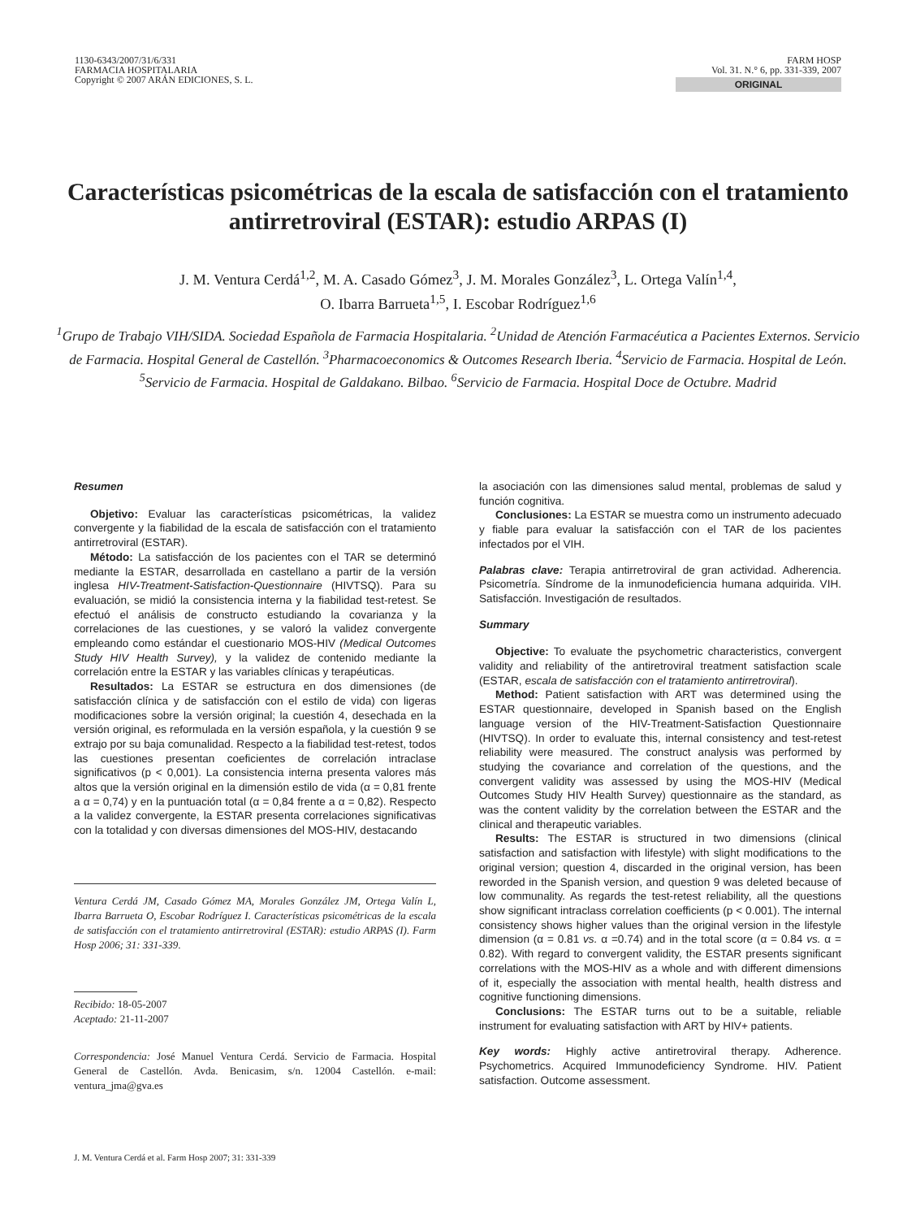1130-6343/2007/31/6/331
FARMACIA HOSPITALARIA
Copyright © 2007 ARÁN EDICIONES, S. L.
FARM HOSP
Vol. 31. N.° 6, pp. 331-339, 2007
ORIGINAL
Características psicométricas de la escala de satisfacción con el tratamiento antirretroviral (ESTAR): estudio ARPAS (I)
J. M. Ventura Cerdá<sup>1,2</sup>, M. A. Casado Gómez<sup>3</sup>, J. M. Morales González<sup>3</sup>, L. Ortega Valín<sup>1,4</sup>,
O. Ibarra Barrueta<sup>1,5</sup>, I. Escobar Rodríguez<sup>1,6</sup>
<sup>1</sup> Grupo de Trabajo VIH/SIDA. Sociedad Española de Farmacia Hospitalaria. <sup>2</sup>Unidad de Atención Farmacéutica a Pacientes Externos. Servicio de Farmacia. Hospital General de Castellón. <sup>3</sup>Pharmacoeconomics & Outcomes Research Iberia. <sup>4</sup>Servicio de Farmacia. Hospital de León. <sup>5</sup>Servicio de Farmacia. Hospital de Galdakano. Bilbao. <sup>6</sup>Servicio de Farmacia. Hospital Doce de Octubre. Madrid
Resumen
Objetivo: Evaluar las características psicométricas, la validez convergente y la fiabilidad de la escala de satisfacción con el tratamiento antirretroviral (ESTAR).
Método: La satisfacción de los pacientes con el TAR se determinó mediante la ESTAR, desarrollada en castellano a partir de la versión inglesa HIV-Treatment-Satisfaction-Questionnaire (HIVTSQ). Para su evaluación, se midió la consistencia interna y la fiabilidad test-retest. Se efectuó el análisis de constructo estudiando la covarianza y la correlaciones de las cuestiones, y se valoró la validez convergente empleando como estándar el cuestionario MOS-HIV (Medical Outcomes Study HIV Health Survey), y la validez de contenido mediante la correlación entre la ESTAR y las variables clínicas y terapéuticas.
Resultados: La ESTAR se estructura en dos dimensiones (de satisfacción clínica y de satisfacción con el estilo de vida) con ligeras modificaciones sobre la versión original; la cuestión 4, desechada en la versión original, es reformulada en la versión española, y la cuestión 9 se extrajo por su baja comunalidad. Respecto a la fiabilidad test-retest, todos las cuestiones presentan coeficientes de correlación intraclase significativos (p < 0,001). La consistencia interna presenta valores más altos que la versión original en la dimensión estilo de vida (α = 0,81 frente a α = 0,74) y en la puntuación total (α = 0,84 frente a α = 0,82). Respecto a la validez convergente, la ESTAR presenta correlaciones significativas con la totalidad y con diversas dimensiones del MOS-HIV, destacando
Ventura Cerdá JM, Casado Gómez MA, Morales González JM, Ortega Valín L, Ibarra Barrueta O, Escobar Rodríguez I. Características psicométricas de la escala de satisfacción con el tratamiento antirretroviral (ESTAR): estudio ARPAS (I). Farm Hosp 2006; 31: 331-339.
Recibido: 18-05-2007
Aceptado: 21-11-2007
Correspondencia: José Manuel Ventura Cerdá. Servicio de Farmacia. Hospital General de Castellón. Avda. Benicasim, s/n. 12004 Castellón. e-mail: ventura_jma@gva.es
la asociación con las dimensiones salud mental, problemas de salud y función cognitiva.
Conclusiones: La ESTAR se muestra como un instrumento adecuado y fiable para evaluar la satisfacción con el TAR de los pacientes infectados por el VIH.
Palabras clave: Terapia antirretroviral de gran actividad. Adherencia. Psicometría. Síndrome de la inmunodeficiencia humana adquirida. VIH. Satisfacción. Investigación de resultados.
Summary
Objective: To evaluate the psychometric characteristics, convergent validity and reliability of the antiretroviral treatment satisfaction scale (ESTAR, escala de satisfacción con el tratamiento antirretroviral).
Method: Patient satisfaction with ART was determined using the ESTAR questionnaire, developed in Spanish based on the English language version of the HIV-Treatment-Satisfaction Questionnaire (HIVTSQ). In order to evaluate this, internal consistency and test-retest reliability were measured. The construct analysis was performed by studying the covariance and correlation of the questions, and the convergent validity was assessed by using the MOS-HIV (Medical Outcomes Study HIV Health Survey) questionnaire as the standard, as was the content validity by the correlation between the ESTAR and the clinical and therapeutic variables.
Results: The ESTAR is structured in two dimensions (clinical satisfaction and satisfaction with lifestyle) with slight modifications to the original version; question 4, discarded in the original version, has been reworded in the Spanish version, and question 9 was deleted because of low communality. As regards the test-retest reliability, all the questions show significant intraclass correlation coefficients (p < 0.001). The internal consistency shows higher values than the original version in the lifestyle dimension (α = 0.81 vs. α =0.74) and in the total score (α = 0.84 vs. α = 0.82). With regard to convergent validity, the ESTAR presents significant correlations with the MOS-HIV as a whole and with different dimensions of it, especially the association with mental health, health distress and cognitive functioning dimensions.
Conclusions: The ESTAR turns out to be a suitable, reliable instrument for evaluating satisfaction with ART by HIV+ patients.
Key words: Highly active antiretroviral therapy. Adherence. Psychometrics. Acquired Immunodeficiency Syndrome. HIV. Patient satisfaction. Outcome assessment.
J. M. Ventura Cerdá et al. Farm Hosp 2007; 31: 331-339